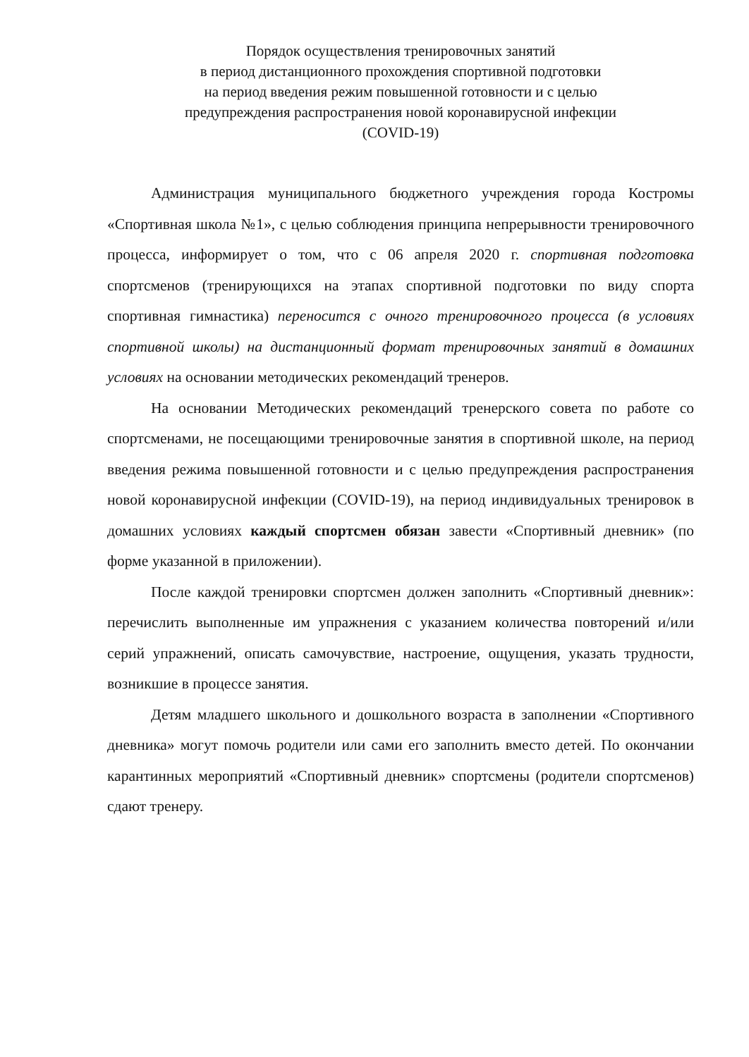Порядок осуществления тренировочных занятий
в период дистанционного прохождения спортивной подготовки
на период введения режим повышенной готовности и с целью
предупреждения распространения новой коронавирусной инфекции
(COVID-19)
Администрация муниципального бюджетного учреждения города Костромы «Спортивная школа №1», с целью соблюдения принципа непрерывности тренировочного процесса, информирует о том, что с 06 апреля 2020 г. спортивная подготовка спортсменов (тренирующихся на этапах спортивной подготовки по виду спорта спортивная гимнастика) переносится с очного тренировочного процесса (в условиях спортивной школы) на дистанционный формат тренировочных занятий в домашних условиях на основании методических рекомендаций тренеров.
На основании Методических рекомендаций тренерского совета по работе со спортсменами, не посещающими тренировочные занятия в спортивной школе, на период введения режима повышенной готовности и с целью предупреждения распространения новой коронавирусной инфекции (COVID-19), на период индивидуальных тренировок в домашних условиях каждый спортсмен обязан завести «Спортивный дневник» (по форме указанной в приложении).
После каждой тренировки спортсмен должен заполнить «Спортивный дневник»: перечислить выполненные им упражнения с указанием количества повторений и/или серий упражнений, описать самочувствие, настроение, ощущения, указать трудности, возникшие в процессе занятия.
Детям младшего школьного и дошкольного возраста в заполнении «Спортивного дневника» могут помочь родители или сами его заполнить вместо детей. По окончании карантинных мероприятий «Спортивный дневник» спортсмены (родители спортсменов) сдают тренеру.